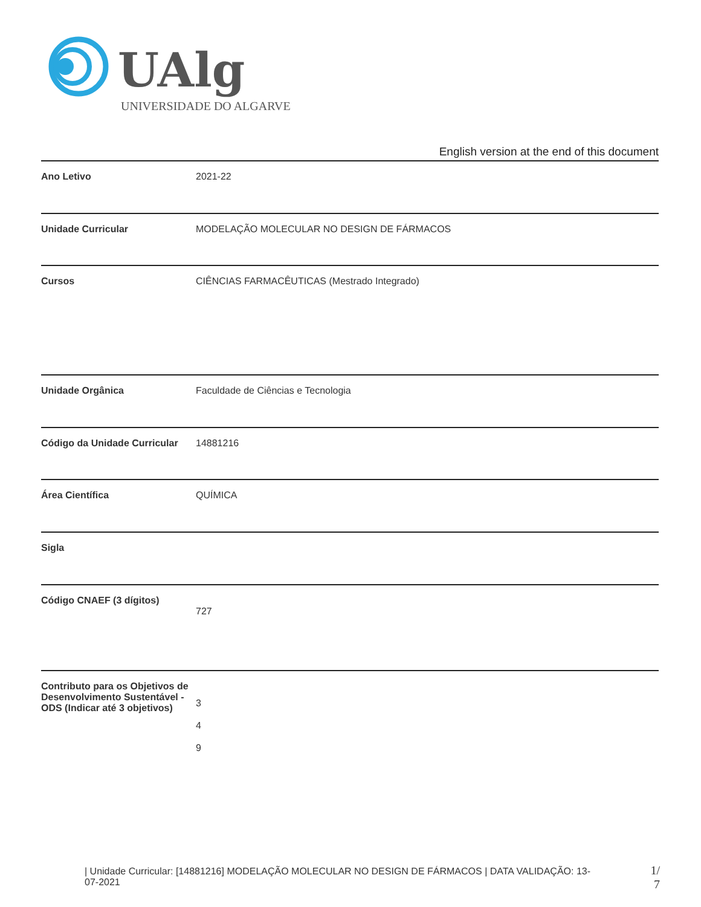UAlg
UNIVERSIDADE DO ALGARVE
English version at the end of this document
| Ano Letivo | 2021-22 |
| Unidade Curricular | MODELAÇÃO MOLECULAR NO DESIGN DE FÁRMACOS |
| Cursos | CIÊNCIAS FARMACÊUTICAS (Mestrado Integrado) |
| Unidade Orgânica | Faculdade de Ciências e Tecnologia |
| Código da Unidade Curricular | 14881216 |
| Área Científica | QUÍMICA |
| Sigla | |
| Código CNAEF (3 dígitos) | 727 |
| Contributo para os Objetivos de Desenvolvimento Sustentável - ODS (Indicar até 3 objetivos) | 3 4 9 |
| Unidade Curricular: [14881216] MODELAÇÃO MOLECULAR NO DESIGN DE FÁRMACOS | DATA VALIDAÇÃO: 13-07-2021
1/ 7